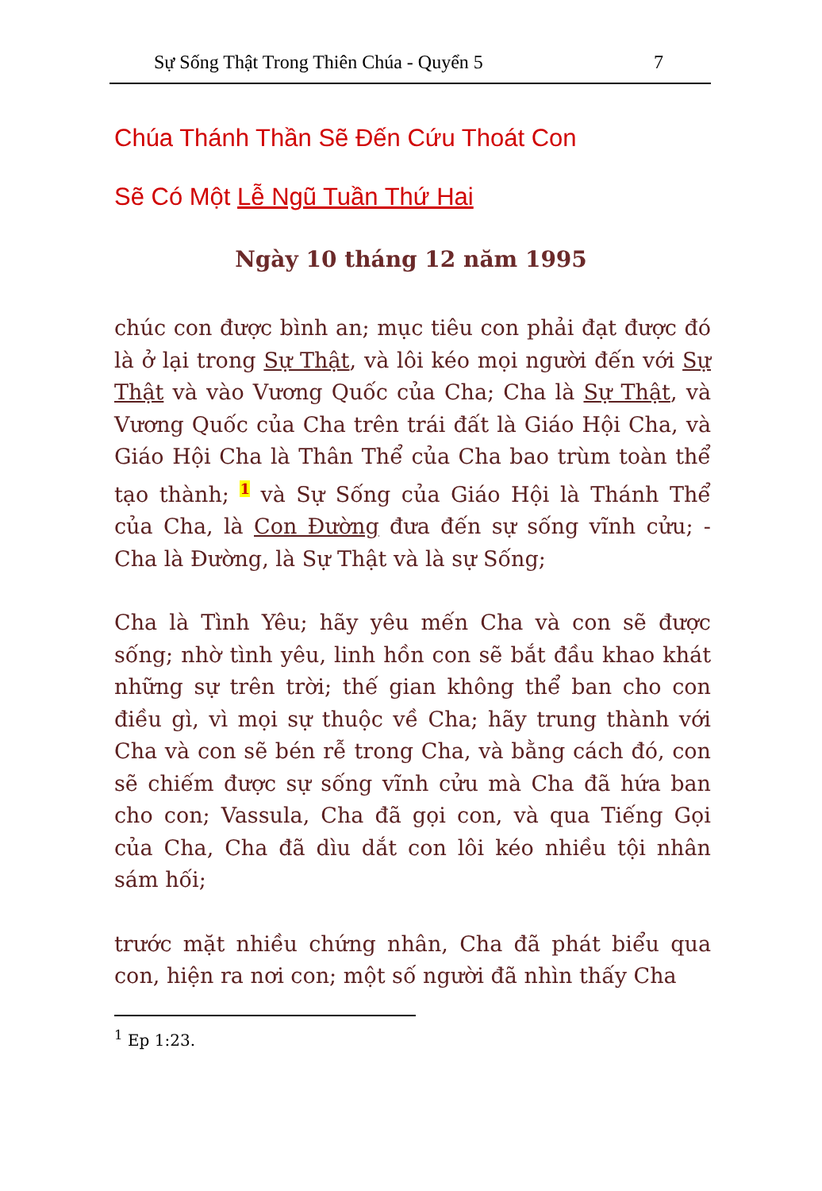Sự Sống Thật Trong Thiên Chúa - Quyển 5 7
Chúa Thánh Thần Sẽ Đến Cứu Thoát Con
Sẽ Có Một Lễ Ngũ Tuần Thứ Hai
Ngày 10 tháng 12 năm 1995
chúc con được bình an; mục tiêu con phải đạt được đó là ở lại trong Sự Thật, và lôi kéo mọi người đến với Sự Thật và vào Vương Quốc của Cha; Cha là Sự Thật, và Vương Quốc của Cha trên trái đất là Giáo Hội Cha, và Giáo Hội Cha là Thân Thể của Cha bao trùm toàn thể tạo thành; <sup>1</sup> và Sự Sống của Giáo Hội là Thánh Thể của Cha, là Con Đường đưa đến sự sống vĩnh cửu; - Cha là Đường, là Sự Thật và là sự Sống;
Cha là Tình Yêu; hãy yêu mến Cha và con sẽ được sống; nhờ tình yêu, linh hồn con sẽ bắt đầu khao khát những sự trên trời; thế gian không thể ban cho con điều gì, vì mọi sự thuộc về Cha; hãy trung thành với Cha và con sẽ bén rễ trong Cha, và bằng cách đó, con sẽ chiếm được sự sống vĩnh cửu mà Cha đã hứa ban cho con; Vassula, Cha đã gọi con, và qua Tiếng Gọi của Cha, Cha đã dìu dắt con lôi kéo nhiều tội nhân sám hối;
trước mặt nhiều chứng nhân, Cha đã phát biểu qua con, hiện ra nơi con; một số người đã nhìn thấy Cha
<sup>1</sup> Ep 1:23.